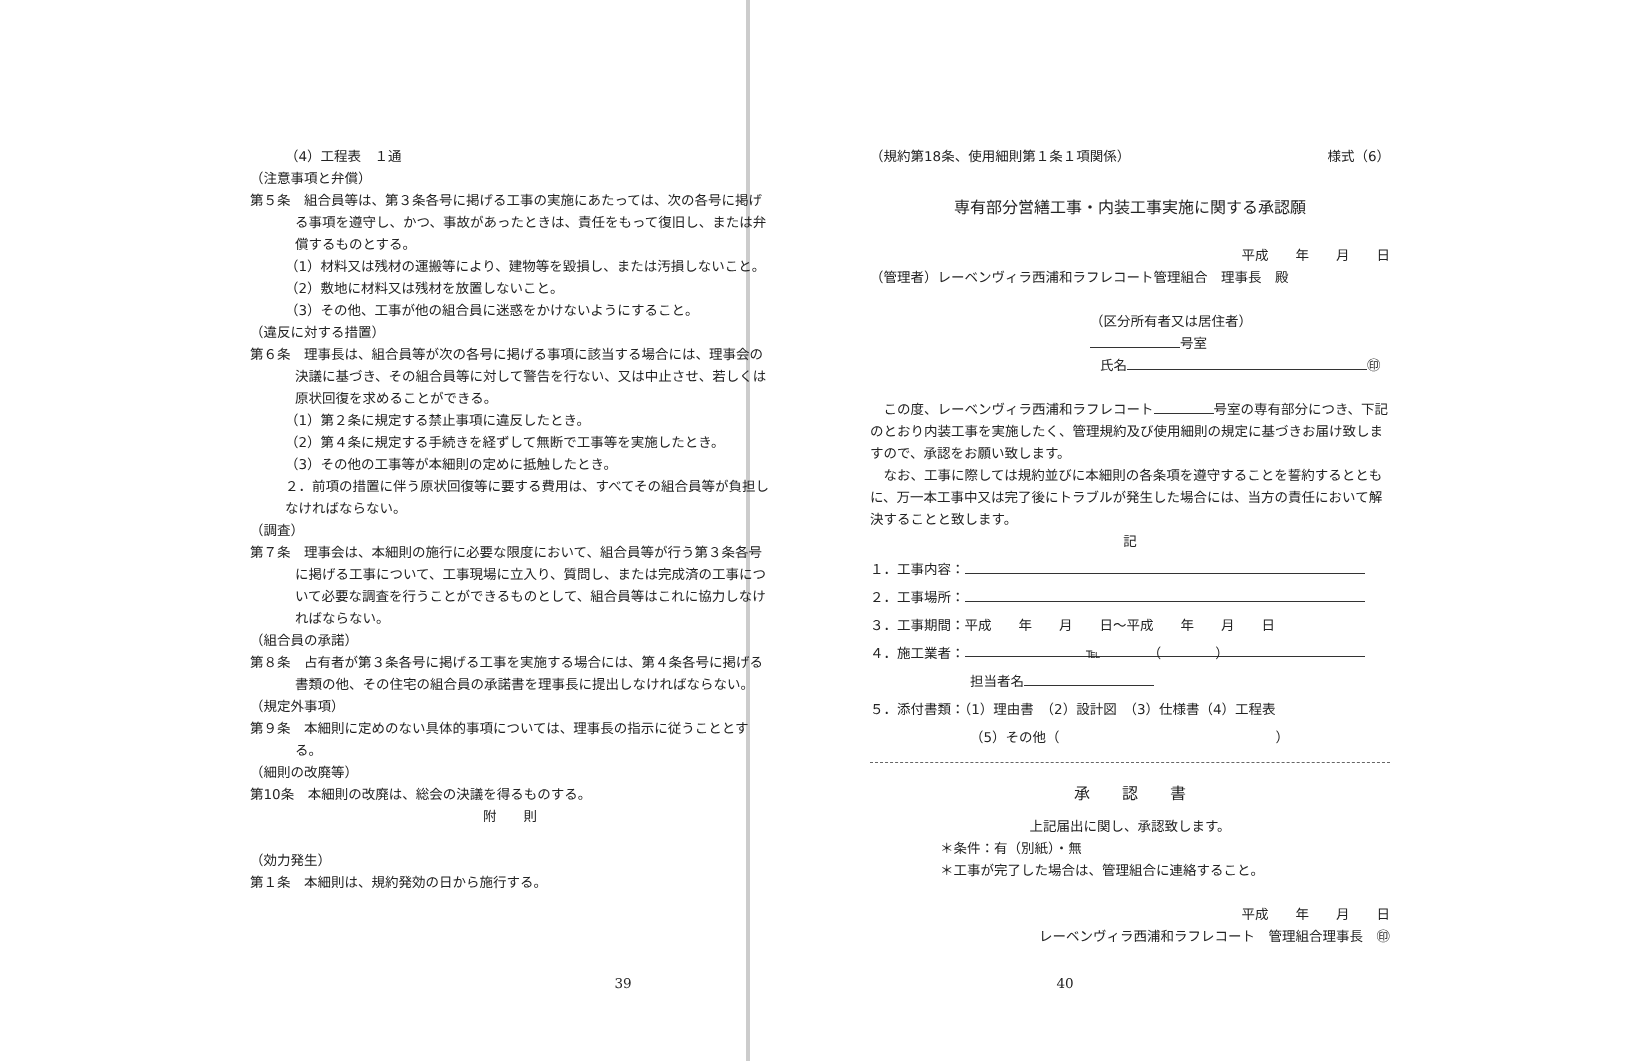（4）工程表　１通
（注意事項と弁償）
第５条　組合員等は、第３条各号に掲げる工事の実施にあたっては、次の各号に掲げる事項を遵守し、かつ、事故があったときは、責任をもって復旧し、または弁償するものとする。
（1）材料又は残材の運搬等により、建物等を毀損し、または汚損しないこと。
（2）敷地に材料又は残材を放置しないこと。
（3）その他、工事が他の組合員に迷惑をかけないようにすること。
（違反に対する措置）
第６条　理事長は、組合員等が次の各号に掲げる事項に該当する場合には、理事会の決議に基づき、その組合員等に対して警告を行ない、又は中止させ、若しくは原状回復を求めることができる。
（1）第２条に規定する禁止事項に違反したとき。
（2）第４条に規定する手続きを経ずして無断で工事等を実施したとき。
（3）その他の工事等が本細則の定めに抵触したとき。
２．前項の措置に伴う原状回復等に要する費用は、すべてその組合員等が負担しなければならない。
（調査）
第７条　理事会は、本細則の施行に必要な限度において、組合員等が行う第３条各号に掲げる工事について、工事現場に立入り、質問し、または完成済の工事について必要な調査を行うことができるものとして、組合員等はこれに協力しなければならない。
（組合員の承諾）
第８条　占有者が第３条各号に掲げる工事を実施する場合には、第４条各号に掲げる書類の他、その住宅の組合員の承諾書を理事長に提出しなければならない。
（規定外事項）
第９条　本細則に定めのない具体的事項については、理事長の指示に従うこととする。
（細則の改廃等）
第10条　本細則の改廃は、総会の決議を得るものする。
附　　則
（効力発生）
第１条　本細則は、規約発効の日から施行する。
39
（規約第18条、使用細則第１条１項関係） 様式（6）
専有部分営繕工事・内装工事実施に関する承認願
平成　　年　　月　　日
（管理者）レーベンヴィラ西浦和ラフレコート管理組合　理事長　殿
（区分所有者又は居住者）
号室
氏名 ㊞
　この度、レーベンヴィラ西浦和ラフレコート 号室の専有部分につき、下記のとおり内装工事を実施したく、管理規約及び使用細則の規定に基づきお届け致しますので、承認をお願い致します。
　なお、工事に際しては規約並びに本細則の各条項を遵守することを誓約するとともに、万一本工事中又は完了後にトラブルが発生した場合には、当方の責任において解決することと致します。
記
１．工事内容：
２．工事場所：
３．工事期間：平成　　年　　月　　日～平成　　年　　月　　日
４．施工業者：　　　　　　　　　℡　　　　（　　　　）
担当者名
５．添付書類：（1）理由書　（2）設計図　（3）仕様書（4）工程表
（5）その他（　　　　　　　　　　　　　　　　）
承　　認　　書
上記届出に関し、承認致します。
＊条件：有（別紙）・無
＊工事が完了した場合は、管理組合に連絡すること。
平成　　年　　月　　日
レーベンヴィラ西浦和ラフレコート　管理組合理事長　㊞
40